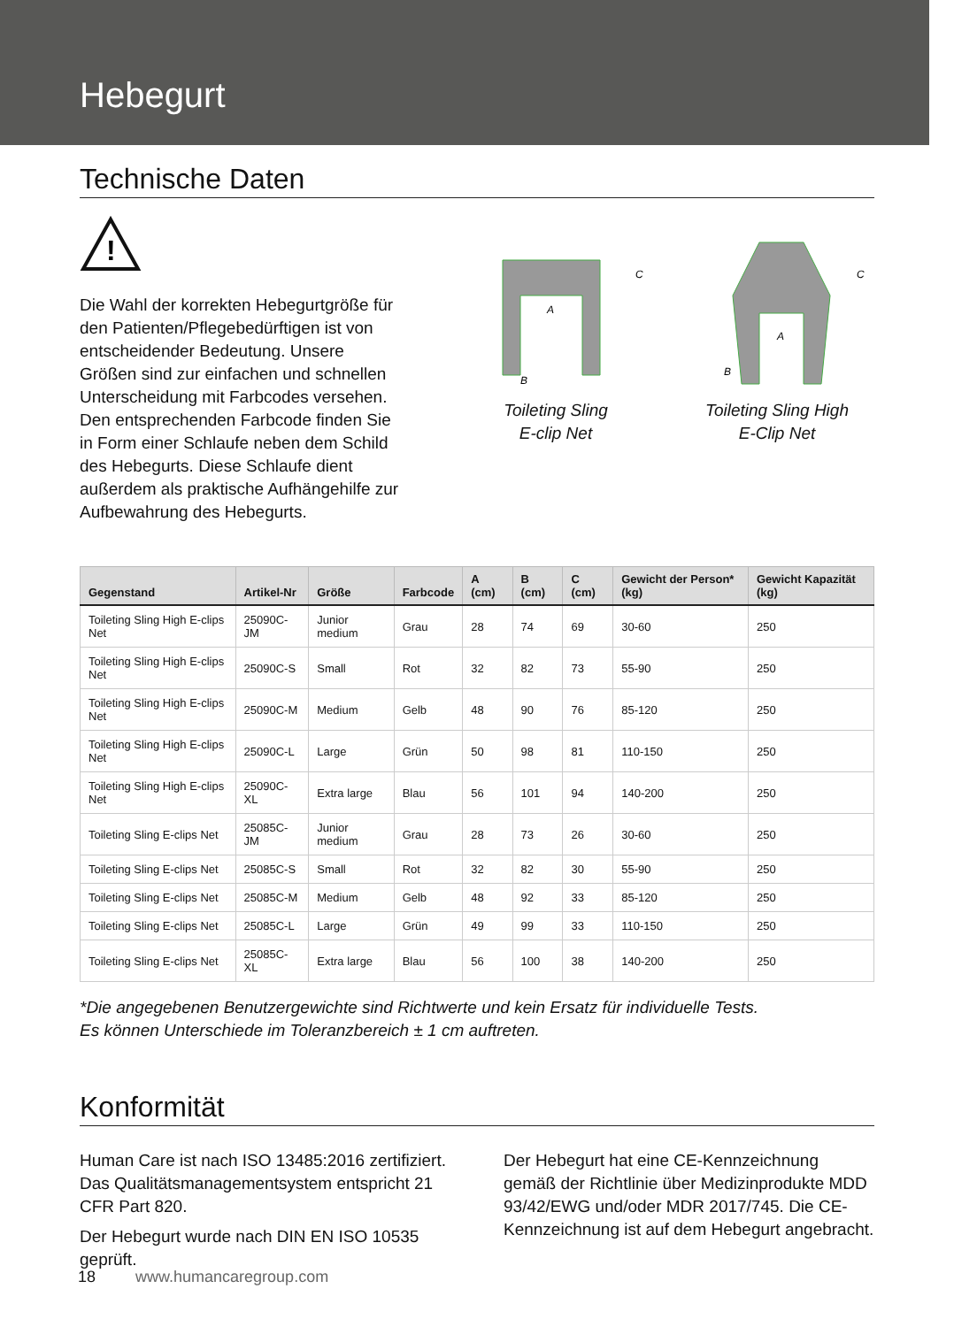Hebegurt
Technische Daten
!
Die Wahl der korrekten Hebegurtgröße für den Patienten/Pflegebedürftigen ist von entscheidender Bedeutung. Unsere Größen sind zur einfachen und schnellen Unterscheidung mit Farbcodes versehen. Den entsprechenden Farbcode finden Sie in Form einer Schlaufe neben dem Schild des Hebegurts. Diese Schlaufe dient außerdem als praktische Aufhängehilfe zur Aufbewahrung des Hebegurts.
A
B
C
Toileting Sling
E-clip Net
A
B
C
Toileting Sling High
E-Clip Net
| Gegenstand | Artikel-Nr | Größe | Farbcode | A (cm) | B (cm) | C (cm) | Gewicht der Person* (kg) | Gewicht Kapazität (kg) |
| --- | --- | --- | --- | --- | --- | --- | --- | --- |
| Toileting Sling High E-clips Net | 25090C-JM | Junior medium | Grau | 28 | 74 | 69 | 30-60 | 250 |
| Toileting Sling High E-clips Net | 25090C-S | Small | Rot | 32 | 82 | 73 | 55-90 | 250 |
| Toileting Sling High E-clips Net | 25090C-M | Medium | Gelb | 48 | 90 | 76 | 85-120 | 250 |
| Toileting Sling High E-clips Net | 25090C-L | Large | Grün | 50 | 98 | 81 | 110-150 | 250 |
| Toileting Sling High E-clips Net | 25090C-XL | Extra large | Blau | 56 | 101 | 94 | 140-200 | 250 |
| Toileting Sling E-clips Net | 25085C-JM | Junior medium | Grau | 28 | 73 | 26 | 30-60 | 250 |
| Toileting Sling E-clips Net | 25085C-S | Small | Rot | 32 | 82 | 30 | 55-90 | 250 |
| Toileting Sling E-clips Net | 25085C-M | Medium | Gelb | 48 | 92 | 33 | 85-120 | 250 |
| Toileting Sling E-clips Net | 25085C-L | Large | Grün | 49 | 99 | 33 | 110-150 | 250 |
| Toileting Sling E-clips Net | 25085C-XL | Extra large | Blau | 56 | 100 | 38 | 140-200 | 250 |
*Die angegebenen Benutzergewichte sind Richtwerte und kein Ersatz für individuelle Tests.
Es können Unterschiede im Toleranzbereich ± 1 cm auftreten.
Konformität
Human Care ist nach ISO 13485:2016 zertifiziert. Das Qualitätsmanagementsystem entspricht 21 CFR Part 820.
Der Hebegurt wurde nach DIN EN ISO 10535 geprüft.
Der Hebegurt hat eine CE-Kennzeichnung gemäß der Richtlinie über Medizinprodukte MDD 93/42/EWG und/oder MDR 2017/745. Die CE-Kennzeichnung ist auf dem Hebegurt angebracht.
18 www.humancaregroup.com